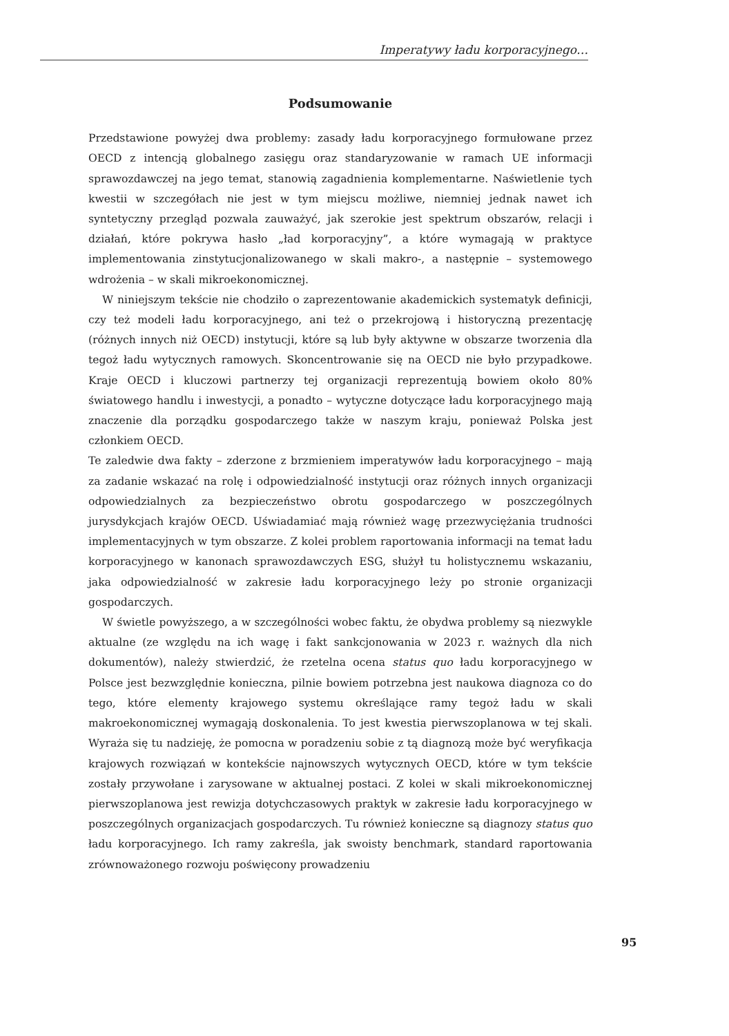Imperatywy ładu korporacyjnego…
Podsumowanie
Przedstawione powyżej dwa problemy: zasady ładu korporacyjnego formułowane przez OECD z intencją globalnego zasięgu oraz standaryzowanie w ramach UE informacji sprawozdawczej na jego temat, stanowią zagadnienia komplementarne. Naświetlenie tych kwestii w szczegółach nie jest w tym miejscu możliwe, niemniej jednak nawet ich syntetyczny przegląd pozwala zauważyć, jak szerokie jest spektrum obszarów, relacji i działań, które pokrywa hasło „ład korporacyjny”, a które wymagają w praktyce implementowania zinstytucjonalizowanego w skali makro-, a następnie – systemowego wdrożenia – w skali mikroekonomicznej.
W niniejszym tekście nie chodziło o zaprezentowanie akademickich systematyk definicji, czy też modeli ładu korporacyjnego, ani też o przekrojową i historyczną prezentację (różnych innych niż OECD) instytucji, które są lub były aktywne w obszarze tworzenia dla tegoż ładu wytycznych ramowych. Skoncentrowanie się na OECD nie było przypadkowe. Kraje OECD i kluczowi partnerzy tej organizacji reprezentują bowiem około 80% światowego handlu i inwestycji, a ponadto – wytyczne dotyczące ładu korporacyjnego mają znaczenie dla porządku gospodarczego także w naszym kraju, ponieważ Polska jest członkiem OECD.
Te zaledwie dwa fakty – zderzone z brzmieniem imperatywów ładu korporacyjnego – mają za zadanie wskazać na rolę i odpowiedzialność instytucji oraz różnych innych organizacji odpowiedzialnych za bezpieczeństwo obrotu gospodarczego w poszczególnych jurysdykcjach krajów OECD. Uświadamiać mają również wagę przezwyciężania trudności implementacyjnych w tym obszarze. Z kolei problem raportowania informacji na temat ładu korporacyjnego w kanonach sprawozdawczych ESG, służył tu holistycznemu wskazaniu, jaka odpowiedzialność w zakresie ładu korporacyjnego leży po stronie organizacji gospodarczych.
W świetle powyższego, a w szczególności wobec faktu, że obydwa problemy są niezwykle aktualne (ze względu na ich wagę i fakt sankcjonowania w 2023 r. ważnych dla nich dokumentów), należy stwierdzić, że rzetelna ocena status quo ładu korporacyjnego w Polsce jest bezwzględnie konieczna, pilnie bowiem potrzebna jest naukowa diagnoza co do tego, które elementy krajowego systemu określające ramy tegoż ładu w skali makroekonomicznej wymagają doskonalenia. To jest kwestia pierwszoplanowa w tej skali. Wyraża się tu nadzieję, że pomocna w poradzeniu sobie z tą diagnozą może być weryfikacja krajowych rozwiązań w kontekście najnowszych wytycznych OECD, które w tym tekście zostały przywołane i zarysowane w aktualnej postaci. Z kolei w skali mikroekonomicznej pierwszoplanowa jest rewizja dotychczasowych praktyk w zakresie ładu korporacyjnego w poszczególnych organizacjach gospodarczych. Tu również konieczne są diagnozy status quo ładu korporacyjnego. Ich ramy zakreśla, jak swoisty benchmark, standard raportowania zrównoważonego rozwoju poświęcony prowadzeniu
95